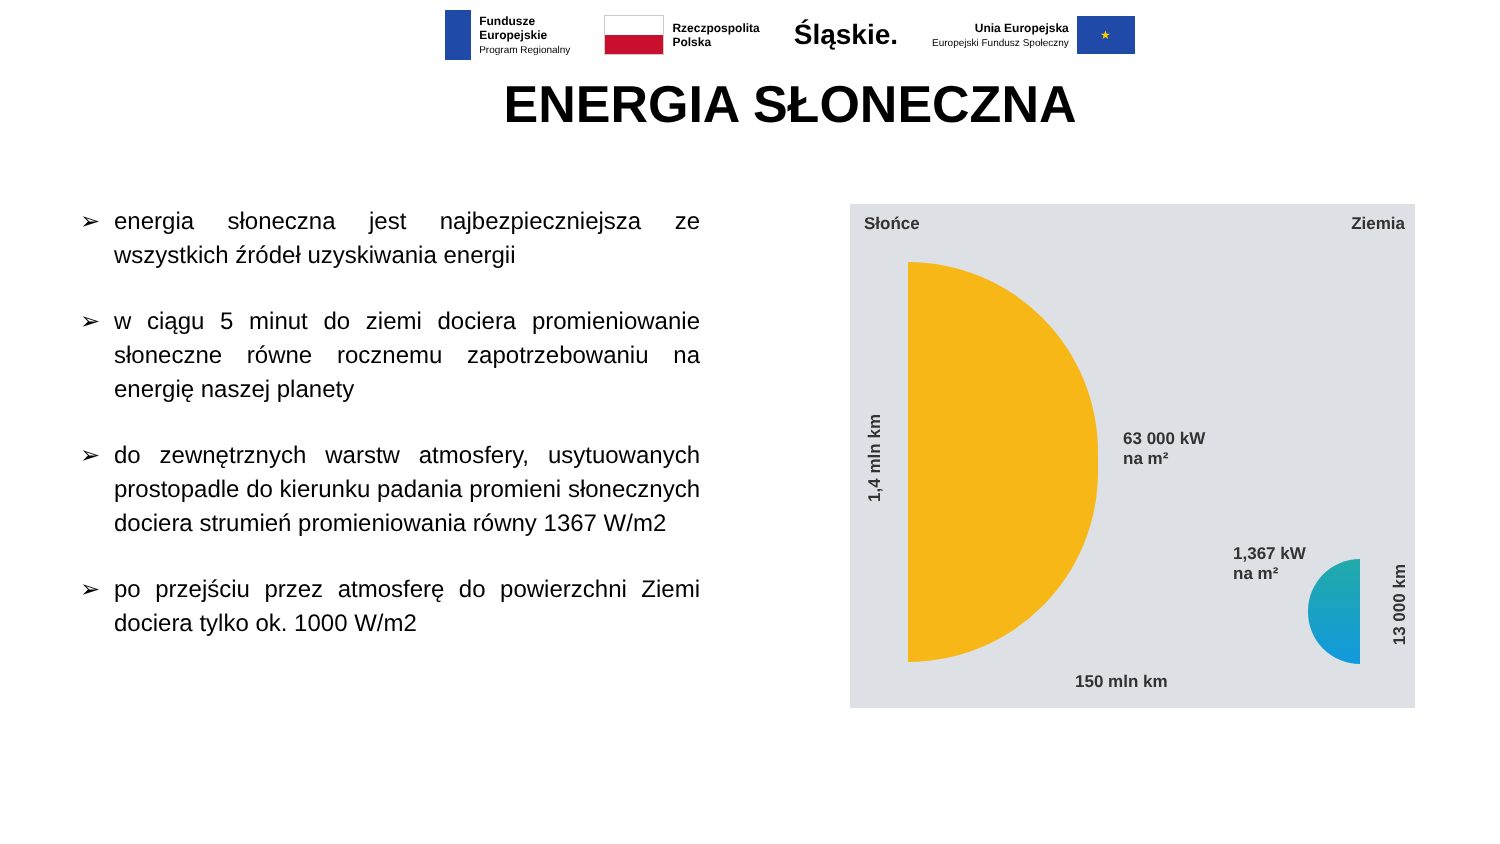Fundusze
Europejskie
Program Regionalny
Rzeczpospolita
Polska
Śląskie.
Unia Europejska
Europejski Fundusz Społeczny
★
ENERGIA SŁONECZNA
➢ energia słoneczna jest najbezpieczniejsza ze wszystkich źródeł uzyskiwania energii
➢ w ciągu 5 minut do ziemi dociera promieniowanie słoneczne równe rocznemu zapotrzebowaniu na energię naszej planety
➢ do zewnętrznych warstw atmosfery, usytuowanych prostopadle do kierunku padania promieni słonecznych dociera strumień promieniowania równy 1367 W/m2
➢ po przejściu przez atmosferę do powierzchni Ziemi dociera tylko ok. 1000 W/m2
Słońce Ziemia
1,4 mln km
63 000 kW
na m²
1,367 kW
na m²
13 000 km
150 mln km